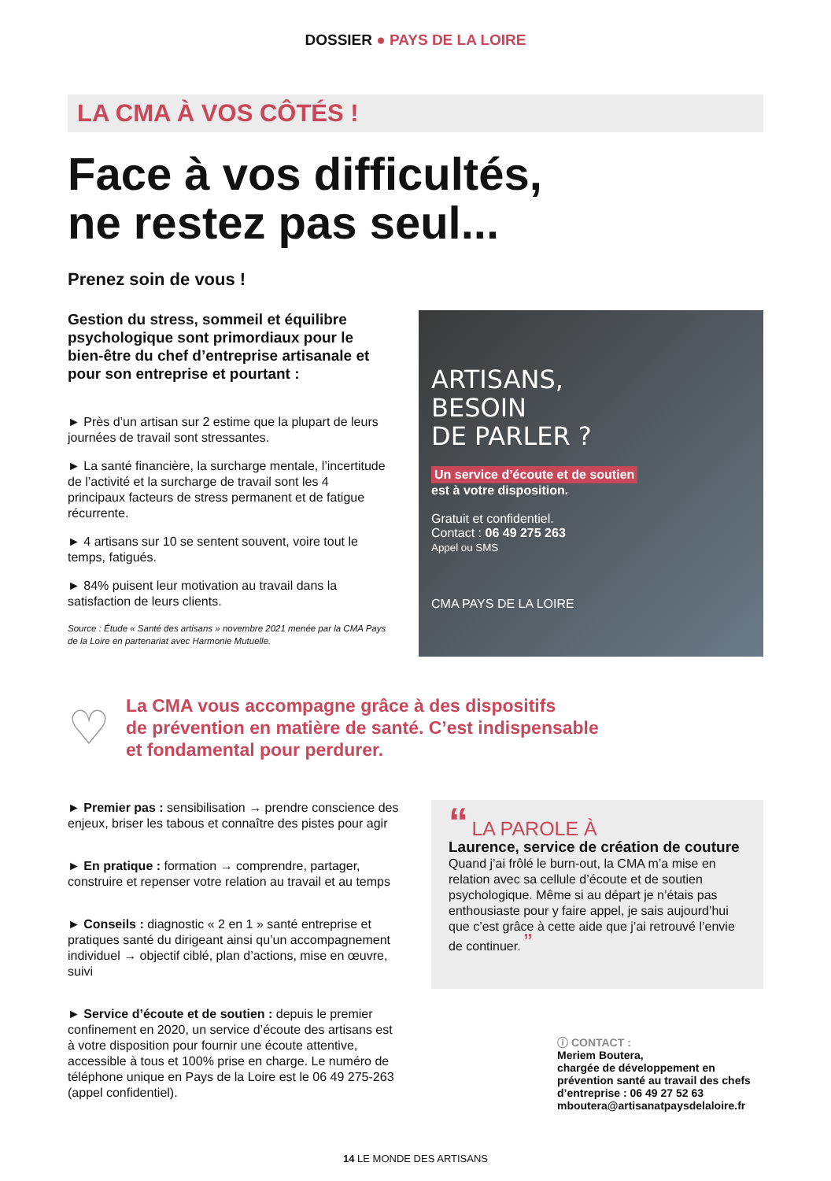DOSSIER ● PAYS DE LA LOIRE
LA CMA À VOS CÔTÉS !
Face à vos difficultés,
ne restez pas seul...
Prenez soin de vous !
Gestion du stress, sommeil et équilibre psychologique sont primordiaux pour le bien-être du chef d’entreprise artisanale et pour son entreprise et pourtant :
► Près d’un artisan sur 2 estime que la plupart de leurs journées de travail sont stressantes.
► La santé financière, la surcharge mentale, l’incertitude de l’activité et la surcharge de travail sont les 4 principaux facteurs de stress permanent et de fatigue récurrente.
► 4 artisans sur 10 se sentent souvent, voire tout le temps, fatigués.
► 84% puisent leur motivation au travail dans la satisfaction de leurs clients.
Source : Étude « Santé des artisans » novembre 2021 menée par la CMA Pays de la Loire en partenariat avec Harmonie Mutuelle.
ARTISANS,
BESOIN
DE PARLER ?
Un service d’écoute et de soutien
est à votre disposition.
Gratuit et confidentiel.
Contact : 06 49 275 263
Appel ou SMS
CMA PAYS DE LA LOIRE
♡
La CMA vous accompagne grâce à des dispositifs
de prévention en matière de santé. C’est indispensable
et fondamental pour perdurer.
► Premier pas : sensibilisation → prendre conscience des enjeux, briser les tabous et connaître des pistes pour agir
► En pratique : formation → comprendre, partager, construire et repenser votre relation au travail et au temps
► Conseils : diagnostic « 2 en 1 » santé entreprise et pratiques santé du dirigeant ainsi qu’un accompagnement individuel → objectif ciblé, plan d’actions, mise en œuvre, suivi
► Service d’écoute et de soutien : depuis le premier confinement en 2020, un service d’écoute des artisans est à votre disposition pour fournir une écoute attentive, accessible à tous et 100% prise en charge. Le numéro de téléphone unique en Pays de la Loire est le 06 49 275-263 (appel confidentiel).
“ LA PAROLE À
Laurence, service de création de couture
Quand j’ai frôlé le burn-out, la CMA m’a mise en relation avec sa cellule d’écoute et de soutien psychologique. Même si au départ je n’étais pas enthousiaste pour y faire appel, je sais aujourd’hui que c’est grâce à cette aide que j’ai retrouvé l’envie de continuer. ”
ⓘ CONTACT :
Meriem Boutera,
chargée de développement en prévention santé au travail des chefs d’entreprise : 06 49 27 52 63
mboutera@artisanatpaysdelaloire.fr
14 LE MONDE DES ARTISANS